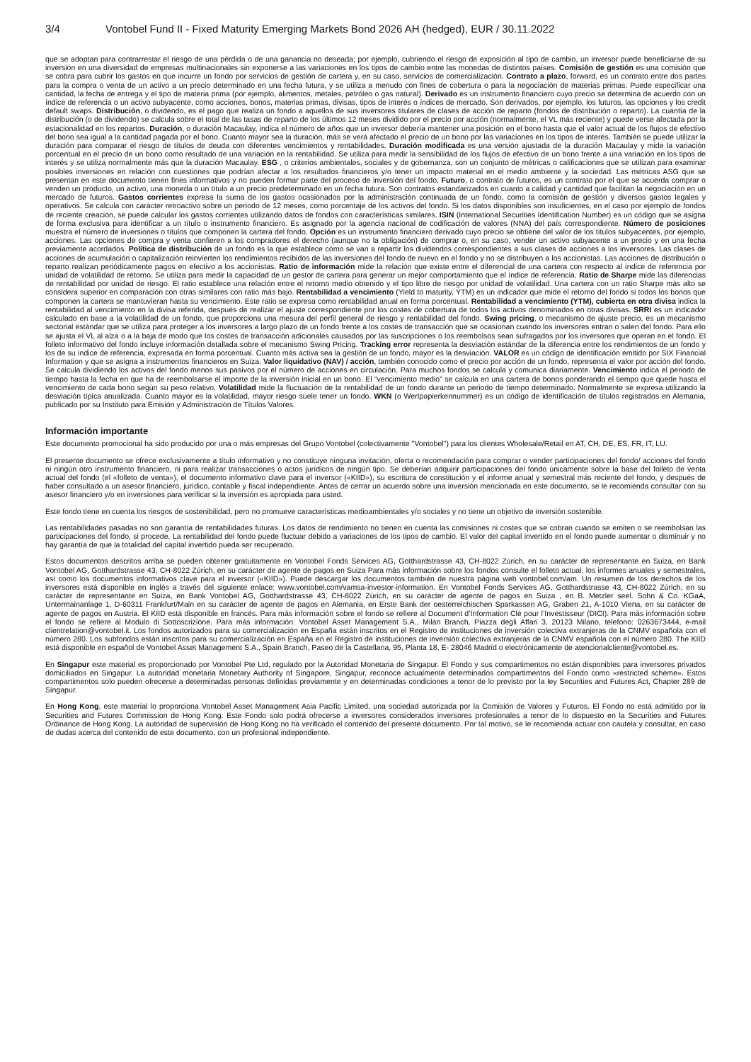3/4 Vontobel Fund II - Fixed Maturity Emerging Markets Bond 2026 AH (hedged), EUR / 30.11.2022
que se adoptan para contrarrestar el riesgo de una pérdida o de una ganancia no deseada; por ejemplo, cubriendo el riesgo de exposición al tipo de cambio, un inversor puede beneficiarse de su inversión en una diversidad de empresas multinacionales sin exponerse a las variaciones en los tipos de cambio entre las monedas de distintos países. Comisión de gestión es una comisión que se cobra para cubrir los gastos en que incurre un fondo por servicios de gestión de cartera y, en su caso, servicios de comercialización. Contrato a plazo, forward, es un contrato entre dos partes para la compra o venta de un activo a un precio determinado en una fecha futura, y se utiliza a menudo con fines de cobertura o para la negociación de materias primas. Puede especificar una cantidad, la fecha de entrega y el tipo de materia prima (por ejemplo, alimentos, metales, petróleo o gas natural). Derivado es un instrumento financiero cuyo precio se determina de acuerdo con un índice de referencia o un activo subyacente, como acciones, bonos, materias primas, divisas, tipos de interés o índices de mercado. Son derivados, por ejemplo, los futuros, las opciones y los credit default swaps. Distribución, o dividendo, es el pago que realiza un fondo a aquellos de sus inversores titulares de clases de acción de reparto (fondos de distribución o reparto). La cuantía de la distribución (o de dividendo) se calcula sobre el total de las tasas de reparto de los últimos 12 meses dividido por el precio por acción (normalmente, el VL más reciente) y puede verse afectada por la estacionalidad en los repartos. Duración, o duración Macaulay, indica el número de años que un inversor debería mantener una posición en el bono hasta que el valor actual de los flujos de efectivo del bono sea igual a la cantidad pagada por el bono. Cuanto mayor sea la duración, más se verá afectado el precio de un bono por las variaciones en los tipos de interés. También se puede utilizar la duración para comparar el riesgo de títulos de deuda con diferentes vencimientos y rentabilidades. Duración modificada es una versión ajustada de la duración Macaulay y mide la variación porcentual en el precio de un bono como resultado de una variación en la rentabilidad. Se utiliza para medir la sensibilidad de los flujos de efectivo de un bono frente a una variación en los tipos de interés y se utiliza normalmente más que la duración Macaulay. ESG , o criterios ambientales, sociales y de gobernanza, son un conjunto de métricas o calificaciones que se utilizan para examinar posibles inversiones en relación con cuestiones que podrían afectar a los resultados financieros y/o tener un impacto material en el medio ambiente y la sociedad. Las métricas ASG que se presentan en este documento tienen fines informativos y no pueden formar parte del proceso de inversión del fondo. Futuro, o contrato de futuros, es un contrato por el que se acuerda comprar o venden un producto, un activo, una moneda o un título a un precio predeterminado en un fecha futura. Son contratos estandarizados en cuanto a calidad y cantidad que facilitan la negociación en un mercado de futuros. Gastos corrientes expresa la suma de los gastos ocasionados por la administración continuada de un fondo, como la comisión de gestión y diversos gastos legales y operativos. Se calcula con carácter retroactivo sobre un periodo de 12 meses, como porcentaje de los activos del fondo. Si los datos disponibles son insuficientes, en el caso por ejemplo de fondos de reciente creación, se puede calcular los gastos corrientes utilizando datos de fondos con características similares. ISIN (International Securities Identification Number) es un código que se asigna de forma exclusiva para identificar a un título o instrumento financiero. Es asignado por la agencia nacional de codificación de valores (NNA) del país correspondiente. Número de posiciones muestra el número de inversiones o títulos que componen la cartera del fondo. Opción es un instrumento financiero derivado cuyo precio se obtiene del valor de los títulos subyacentes, por ejemplo, acciones. Las opciones de compra y venta confieren a los compradores el derecho (aunque no la obligación) de comprar o, en su caso, vender un activo subyacente a un precio y en una fecha previamente acordados. Política de distribución de un fondo es la que establece cómo se van a repartir los dividendos correspondientes a sus clases de acciones a los inversores. Las clases de acciones de acumulación o capitalización reinvierten los rendimientos recibidos de las inversiones del fondo de nuevo en el fondo y no se distribuyen a los accionistas. Las acciones de distribución o reparto realizan periódicamente pagos en efectivo a los accionistas. Ratio de información mide la relación que existe entre el diferencial de una cartera con respecto al índice de referencia por unidad de volatilidad de retorno. Se utiliza para medir la capacidad de un gestor de cartera para generar un mejor comportamiento que el índice de referencia. Ratio de Sharpe mide las diferencias de rentabilidad por unidad de riesgo. El ratio establece una relación entre el retorno medio obtenido y el tipo libre de riesgo por unidad de volatilidad. Una cartera con un ratio Sharpe más alto se considera superior en comparación con otras similares con ratio más bajo. Rentabilidad a vencimiento (Yield to maturity, YTM) es un indicador que mide el retorno del fondo si todos los bonos que componen la cartera se mantuvieran hasta su vencimiento. Este ratio se expresa como rentabilidad anual en forma porcentual. Rentabilidad a vencimiento (YTM), cubierta en otra divisa indica la rentabilidad al vencimiento en la divisa referida, después de realizar el ajuste correspondiente por los costes de cobertura de todos los activos denominados en otras divisas. SRRI es un indicador calculado en base a la volatilidad de un fondo, que proporciona una mesura del perfil general de riesgo y rentabilidad del fondo. Swing pricing, o mecanismo de ajuste precio, es un mecanismo sectorial estándar que se utiliza para proteger a los inversores a largo plazo de un fondo frente a los costes de transacción que se ocasionan cuando los inversores entran o salen del fondo. Para ello se ajusta el VL al alza o a la baja de modo que los costes de transacción adicionales causados por las suscripciones o los reembolsos sean sufragados por los inversores que operan en el fondo. El folleto informativo del fondo incluye información detallada sobre el mecanismo Swing Pricing. Tracking error representa la desviación estándar de la diferencia entre los rendimientos de un fondo y los de su índice de referencia, expresada en forma porcentual. Cuanto más activa sea la gestión de un fondo, mayor es la desviación. VALOR es un código de identificación emitido por SIX Financial Information y que se asigna a instrumentos financieros en Suiza. Valor liquidativo (NAV) / acción, también conocido como el precio por acción de un fondo, representa el valor por acción del fondo. Se calcula dividiendo los activos del fondo menos sus pasivos por el número de acciones en circulación. Para muchos fondos se calcula y comunica diariamente. Vencimiento indica el periodo de tiempo hasta la fecha en que ha de reembolsarse el importe de la inversión inicial en un bono. El “vencimiento medio” se calcula en una cartera de bonos ponderando el tiempo que quede hasta el vencimiento de cada bono según su peso relativo. Volatilidad mide la fluctuación de la rentabilidad de un fondo durante un periodo de tiempo determinado. Normalmente se expresa utilizando la desviación típica anualizada. Cuanto mayor es la volatilidad, mayor riesgo suele tener un fondo. WKN (o Wertpapierkennummer) es un código de identificación de títulos registrados en Alemania, publicado por su Instituto para Emisión y Administración de Títulos Valores.
Información importante
Este documento promocional ha sido producido por una o más empresas del Grupo Vontobel (colectivamente "Vontobel") para los clientes Wholesale/Retail en AT, CH, DE, ES, FR, IT, LU.
El presente documento se ofrece exclusivamente a título informativo y no constituye ninguna invitación, oferta o recomendación para comprar o vender participaciones del fondo/ acciones del fondo ni ningún otro instrumento financiero, ni para realizar transacciones o actos jurídicos de ningún tipo. Se deberían adquirir participaciones del fondo únicamente sobre la base del folleto de venta actual del fondo (el «folleto de venta»), el documento informativo clave para el inversor («KIID»), su escritura de constitución y el informe anual y semestral más reciente del fondo, y después de haber consultado a un asesor financiero, jurídico, contable y fiscal independiente. Antes de cerrar un acuerdo sobre una inversión mencionada en este documento, se le recomienda consultar con su asesor financiero y/o en inversiones para verificar si la inversión es apropiada para usted.
Este fondo tiene en cuenta los riesgos de sostenibilidad, pero no promueve características medioambientales y/o sociales y no tiene un objetivo de inversión sostenible.
Las rentabilidades pasadas no son garantía de rentabilidades futuras. Los datos de rendimiento no tienen en cuenta las comisiones ni costes que se cobran cuando se emiten o se reembolsan las participaciones del fondo, si procede. La rentabilidad del fondo puede fluctuar debido a variaciones de los tipos de cambio. El valor del capital invertido en el fondo puede aumentar o disminuir y no hay garantía de que la totalidad del capital invertido pueda ser recuperado.
Estos documentos descritos arriba se pueden obtener gratuitamente en Vontobel Fonds Services AG, Gotthardstrasse 43, CH-8022 Zúrich, en su carácter de representante en Suiza, en Bank Vontobel AG, Gotthardstrasse 43, CH-8022 Zúrich, en su carácter de agente de pagos en Suiza Para más información sobre los fondos consulte el folleto actual, los informes anuales y semestrales, así como los documentos informativos clave para el inversor («KIID»). Puede descargar los documentos también de nuestra página web vontobel.com/am. Un resumen de los derechos de los inversores está disponible en inglés a través del siguiente enlace: www.vontobel.com/vamsa-investor-information. En Vontobel Fonds Services AG, Gotthardstrasse 43, CH-8022 Zúrich, en su carácter de representante en Suiza, en Bank Vontobel AG, Gotthardstrasse 43, CH-8022 Zúrich, en su carácter de agente de pagos en Suiza , en B. Metzler seel. Sohn & Co. KGaA, Untermainanlage 1, D-60311 Frankfurt/Main en su carácter de agente de pagos en Alemania, en Erste Bank der oesterreichischen Sparkassen AG, Graben 21, A-1010 Viena, en su carácter de agente de pagos en Austria. El KIID está disponible en francés. Para más información sobre el fondo se refiere al Document d’Information Clé pour l’Investisseur (DICI). Para más información sobre el fondo se refiere al Modulo di Sottoscrizione. Para más información: Vontobel Asset Management S.A., Milan Branch, Piazza degli Affari 3, 20123 Milano, telefono: 0263673444, e-mail clientrelation@vontobel.it. Los fondos autorizados para su comercialización en España están inscritos en el Registro de instituciones de inversión colectiva extranjeras de la CNMV española con el número 280. Los subfondos están inscritos para su comercialización en España en el Registro de instituciones de inversión colectiva extranjeras de la CNMV española con el número 280. The KIID está disponible en español de Vontobel Asset Management S.A., Spain Branch, Paseo de la Castellana, 95, Planta 18, E- 28046 Madrid o electrónicamente de atencionalcliente@vontobel.es.
En Singapur este material es proporcionado por Vontobel Pte Ltd, regulado por la Autoridad Monetaria de Singapur. El Fondo y sus compartimentos no están disponibles para inversores privados domiciliados en Singapur. La autoridad monetaria Monetary Authority of Singapore, Singapur, reconoce actualmente determinados compartimentos del Fondo como «restricted scheme». Estos compartimentos solo pueden ofrecerse a determinadas personas definidas previamente y en determinadas condiciones a tenor de lo previsto por la ley Securities and Futures Act, Chapter 289 de Singapur.
En Hong Kong, este material lo proporciona Vontobel Asset Management Asia Pacific Limited, una sociedad autorizada por la Comisión de Valores y Futuros. El Fondo no está admitido por la Securities and Futures Commission de Hong Kong. Este Fondo solo podrá ofrecerse a inversores considerados inversores profesionales a tenor de lo dispuesto en la Securities and Futures Ordinance de Hong Kong. La autoridad de supervisión de Hong Kong no ha verificado el contenido del presente documento. Por tal motivo, se le recomienda actuar con cautela y consultar, en caso de dudas acerca del contenido de este documento, con un profesional independiente.